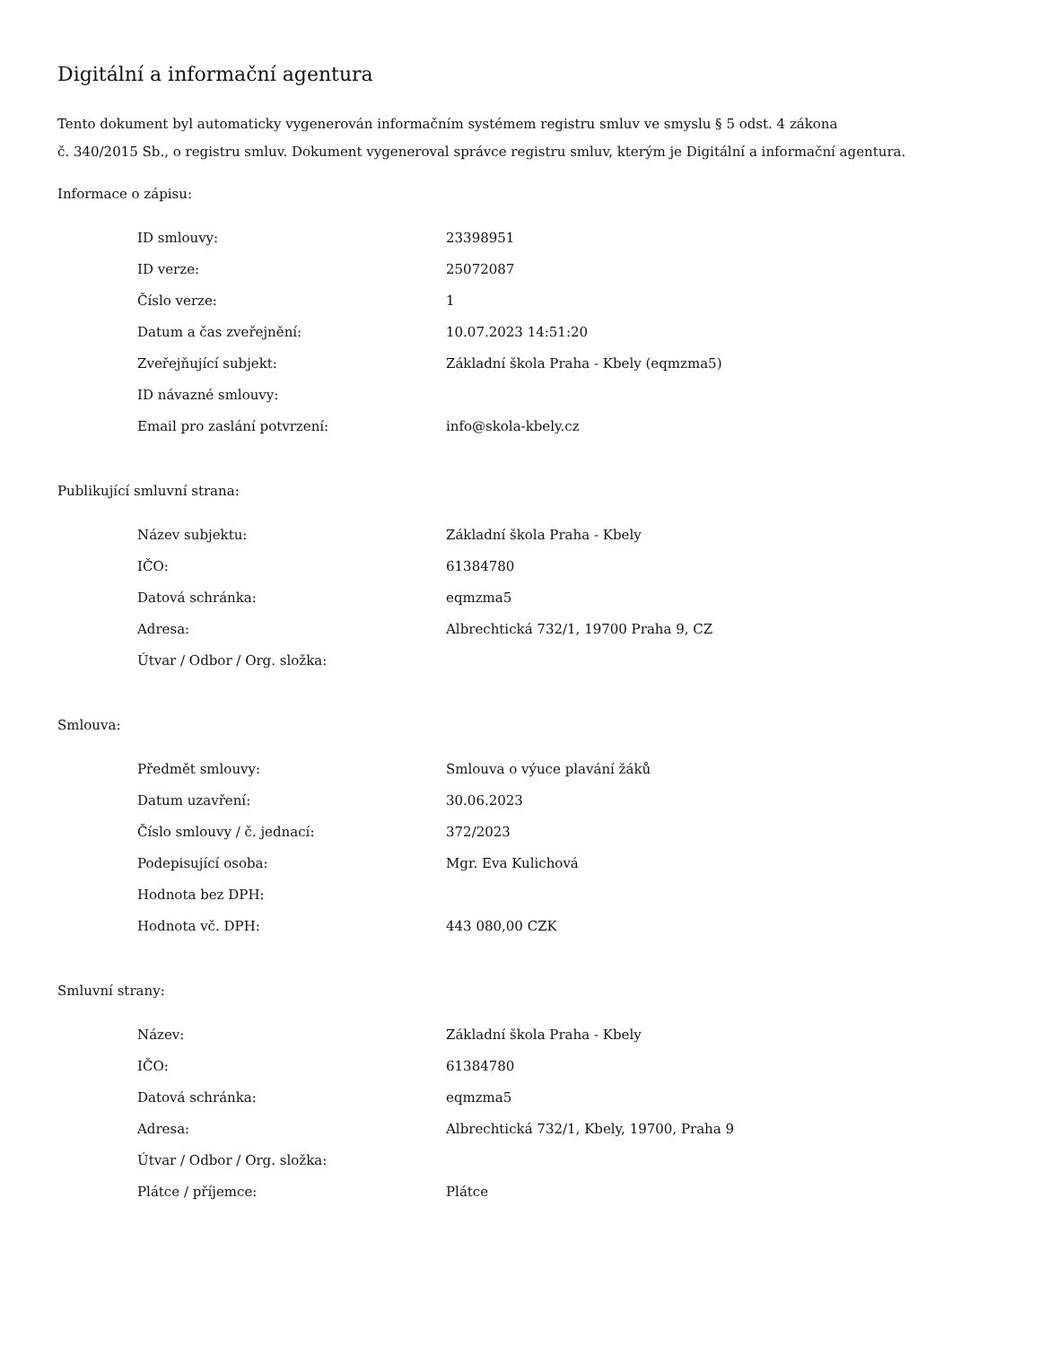Digitální a informační agentura
Tento dokument byl automaticky vygenerován informačním systémem registru smluv ve smyslu § 5 odst. 4 zákona
č. 340/2015 Sb., o registru smluv. Dokument vygeneroval správce registru smluv, kterým je Digitální a informační agentura.
Informace o zápisu:
| ID smlouvy: | 23398951 |
| ID verze: | 25072087 |
| Číslo verze: | 1 |
| Datum a čas zveřejnění: | 10.07.2023 14:51:20 |
| Zveřejňující subjekt: | Základní škola Praha - Kbely (eqmzma5) |
| ID návazné smlouvy: | |
| Email pro zaslání potvrzení: | info@skola-kbely.cz |
Publikující smluvní strana:
| Název subjektu: | Základní škola Praha - Kbely |
| IČO: | 61384780 |
| Datová schránka: | eqmzma5 |
| Adresa: | Albrechtická 732/1, 19700 Praha 9, CZ |
| Útvar / Odbor / Org. složka: | |
Smlouva:
| Předmět smlouvy: | Smlouva o výuce plavání žáků |
| Datum uzavření: | 30.06.2023 |
| Číslo smlouvy / č. jednací: | 372/2023 |
| Podepisující osoba: | Mgr. Eva Kulichová |
| Hodnota bez DPH: | |
| Hodnota vč. DPH: | 443 080,00 CZK |
Smluvní strany:
| Název: | Základní škola Praha - Kbely |
| IČO: | 61384780 |
| Datová schránka: | eqmzma5 |
| Adresa: | Albrechtická 732/1, Kbely, 19700, Praha 9 |
| Útvar / Odbor / Org. složka: | |
| Plátce / příjemce: | Plátce |